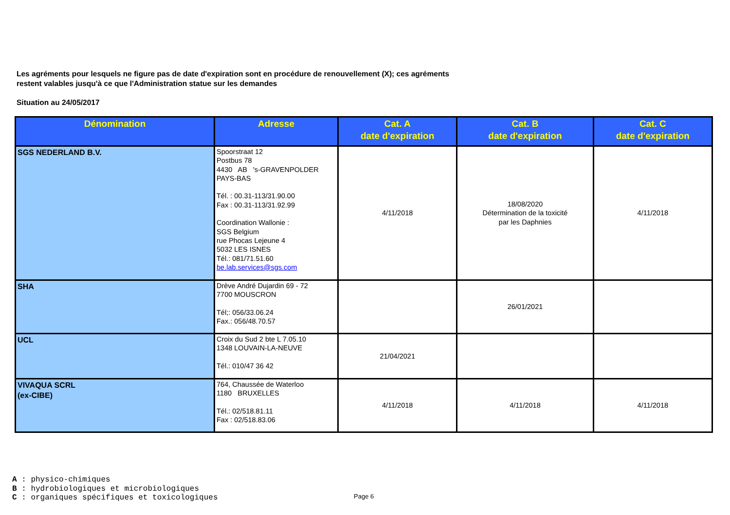Les agréments pour lesquels ne figure pas de date d'expiration sont en procédure de renouvellement (X); ces agréments
restent valables jusqu'à ce que l'Administration statue sur les demandes
Situation au 24/05/2017
| Dénomination | Adresse | Cat. A date d'expiration | Cat. B date d'expiration | Cat. C date d'expiration |
| --- | --- | --- | --- | --- |
| SGS NEDERLAND B.V. | Spoorstraat 12 Postbus 78 4430 AB 's-GRAVENPOLDER PAYS-BAS Tél. : 00.31-113/31.90.00 Fax : 00.31-113/31.92.99 Coordination Wallonie : SGS Belgium rue Phocas Lejeune 4 5032 LES ISNES Tél.: 081/71.51.60 be.lab.services@sgs.com | 4/11/2018 | 18/08/2020 Détermination de la toxicité par les Daphnies | 4/11/2018 |
| SHA | Drève André Dujardin 69 - 72 7700 MOUSCRON Tél;: 056/33.06.24 Fax.: 056/48.70.57 | | 26/01/2021 | |
| UCL | Croix du Sud 2 bte L 7.05.10 1348 LOUVAIN-LA-NEUVE Tél.: 010/47 36 42 | 21/04/2021 | | |
| VIVAQUA SCRL (ex-CIBE) | 764, Chaussée de Waterloo 1180 BRUXELLES Tél.: 02/518.81.11 Fax : 02/518.83.06 | 4/11/2018 | 4/11/2018 | 4/11/2018 |
A : physico-chimiques
B : hydrobiologiques et microbiologiques
C : organiques spécifiques et toxicologiques
Page 6